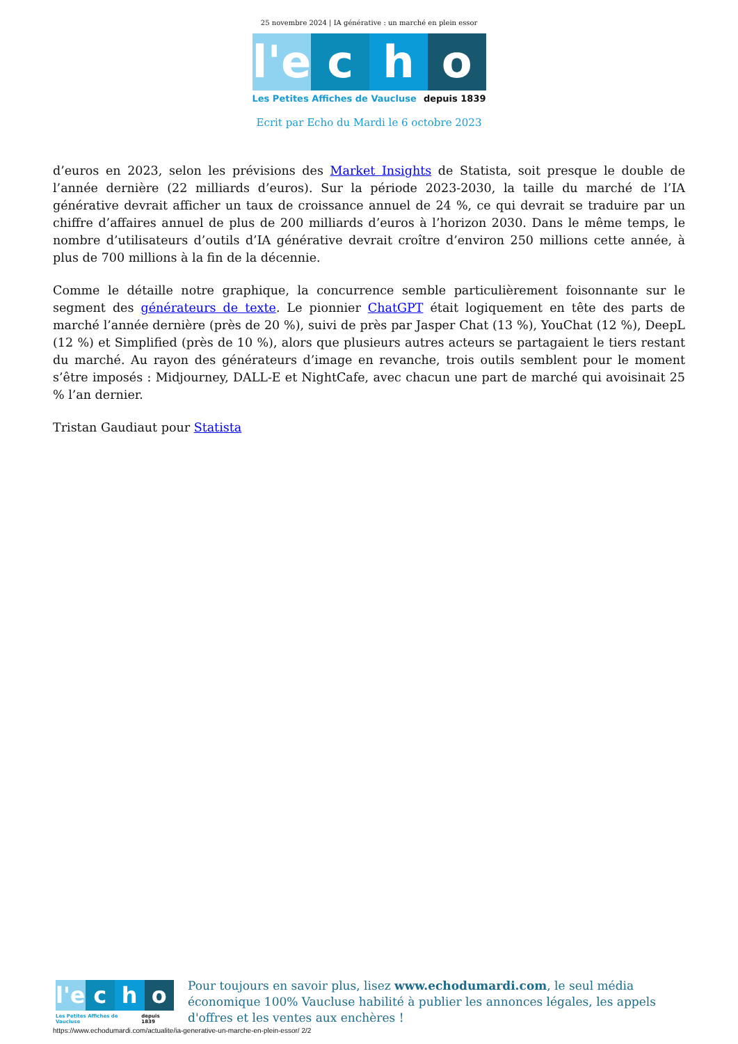25 novembre 2024 | IA générative : un marché en plein essor
l'e c h o
Les Petites Affiches de Vaucluse depuis 1839
Ecrit par Echo du Mardi le 6 octobre 2023
d’euros en 2023, selon les prévisions des Market Insights de Statista, soit presque le double de l’année dernière (22 milliards d’euros). Sur la période 2023-2030, la taille du marché de l’IA générative devrait afficher un taux de croissance annuel de 24 %, ce qui devrait se traduire par un chiffre d’affaires annuel de plus de 200 milliards d’euros à l’horizon 2030. Dans le même temps, le nombre d’utilisateurs d’outils d’IA générative devrait croître d’environ 250 millions cette année, à plus de 700 millions à la fin de la décennie.
Comme le détaille notre graphique, la concurrence semble particulièrement foisonnante sur le segment des générateurs de texte. Le pionnier ChatGPT était logiquement en tête des parts de marché l’année dernière (près de 20 %), suivi de près par Jasper Chat (13 %), YouChat (12 %), DeepL (12 %) et Simplified (près de 10 %), alors que plusieurs autres acteurs se partagaient le tiers restant du marché. Au rayon des générateurs d’image en revanche, trois outils semblent pour le moment s’être imposés : Midjourney, DALL-E et NightCafe, avec chacun une part de marché qui avoisinait 25 % l’an dernier.
Tristan Gaudiaut pour Statista
l'e c h o
Les Petites Affiches de Vaucluse depuis 1839
Pour toujours en savoir plus, lisez www.echodumardi.com, le seul média économique 100% Vaucluse habilité à publier les annonces légales, les appels d'offres et les ventes aux enchères !
https://www.echodumardi.com/actualite/ia-generative-un-marche-en-plein-essor/ 2/2